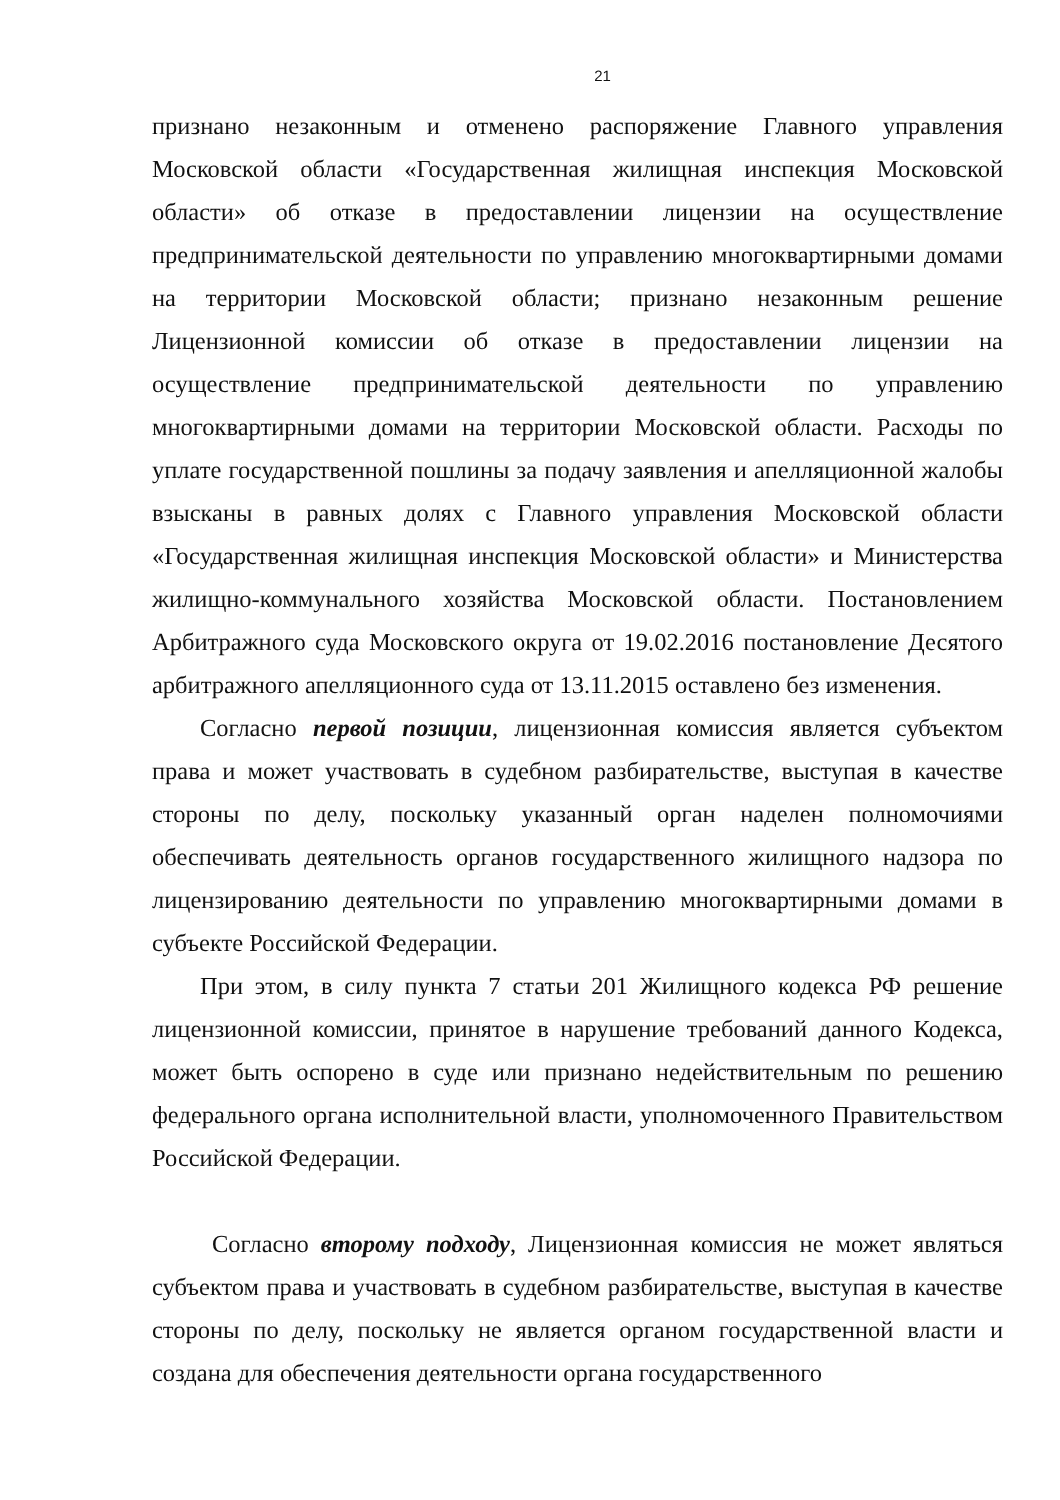21
признано незаконным и отменено распоряжение Главного управления Московской области «Государственная жилищная инспекция Московской области» об отказе в предоставлении лицензии на осуществление предпринимательской деятельности по управлению многоквартирными домами на территории Московской области; признано незаконным решение Лицензионной комиссии об отказе в предоставлении лицензии на осуществление предпринимательской деятельности по управлению многоквартирными домами на территории Московской области. Расходы по уплате государственной пошлины за подачу заявления и апелляционной жалобы взысканы в равных долях с Главного управления Московской области «Государственная жилищная инспекция Московской области» и Министерства жилищно-коммунального хозяйства Московской области. Постановлением Арбитражного суда Московского округа от 19.02.2016 постановление Десятого арбитражного апелляционного суда от 13.11.2015 оставлено без изменения.
Согласно первой позиции, лицензионная комиссия является субъектом права и может участвовать в судебном разбирательстве, выступая в качестве стороны по делу, поскольку указанный орган наделен полномочиями обеспечивать деятельность органов государственного жилищного надзора по лицензированию деятельности по управлению многоквартирными домами в субъекте Российской Федерации.
При этом, в силу пункта 7 статьи 201 Жилищного кодекса РФ решение лицензионной комиссии, принятое в нарушение требований данного Кодекса, может быть оспорено в суде или признано недействительным по решению федерального органа исполнительной власти, уполномоченного Правительством Российской Федерации.
Согласно второму подходу, Лицензионная комиссия не может являться субъектом права и участвовать в судебном разбирательстве, выступая в качестве стороны по делу, поскольку не является органом государственной власти и создана для обеспечения деятельности органа государственного